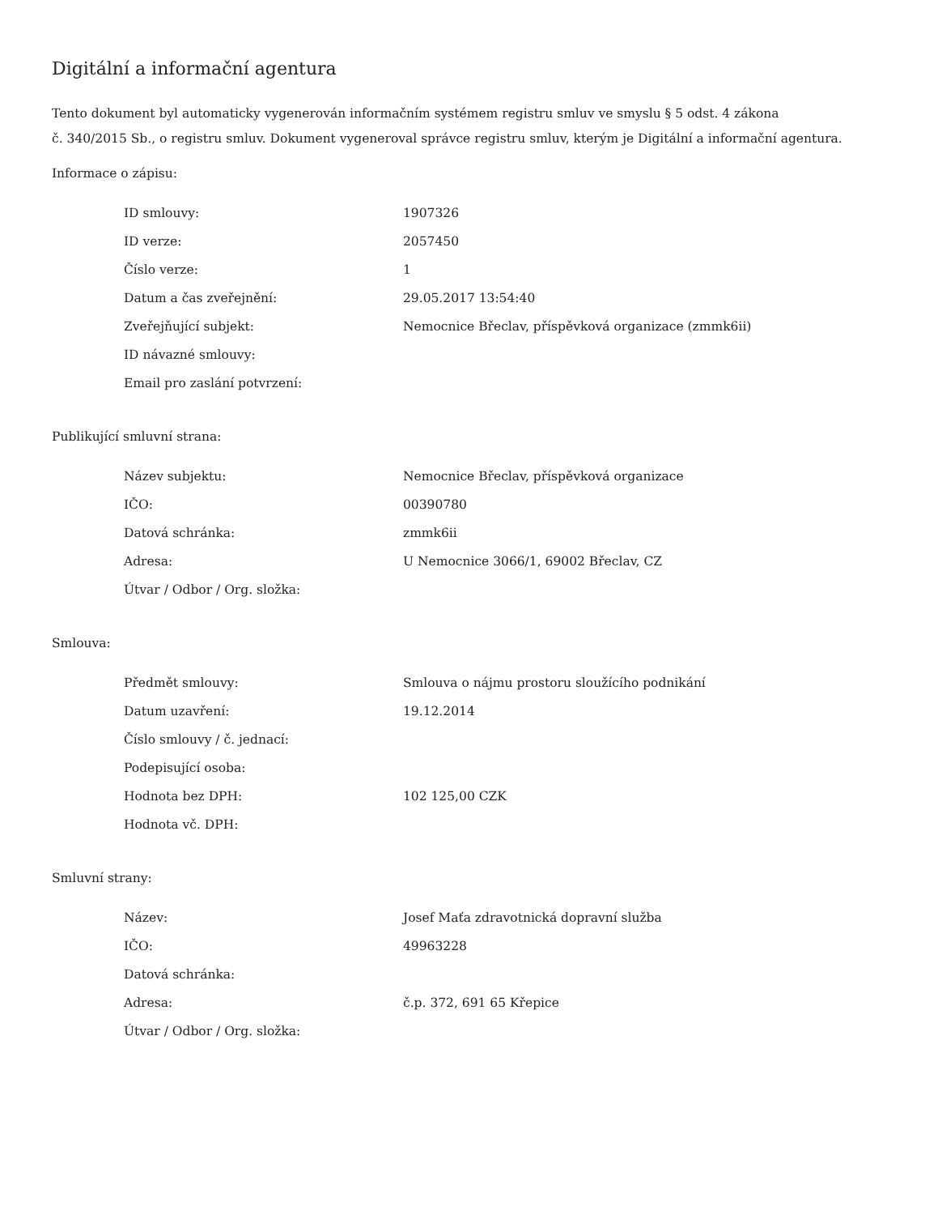Digitální a informační agentura
Tento dokument byl automaticky vygenerován informačním systémem registru smluv ve smyslu § 5 odst. 4 zákona
č. 340/2015 Sb., o registru smluv. Dokument vygeneroval správce registru smluv, kterým je Digitální a informační agentura.
Informace o zápisu:
| ID smlouvy: | 1907326 |
| ID verze: | 2057450 |
| Číslo verze: | 1 |
| Datum a čas zveřejnění: | 29.05.2017 13:54:40 |
| Zveřejňující subjekt: | Nemocnice Břeclav, příspěvková organizace (zmmk6ii) |
| ID návazné smlouvy: | |
| Email pro zaslání potvrzení: | |
Publikující smluvní strana:
| Název subjektu: | Nemocnice Břeclav, příspěvková organizace |
| IČO: | 00390780 |
| Datová schránka: | zmmk6ii |
| Adresa: | U Nemocnice 3066/1, 69002 Břeclav, CZ |
| Útvar / Odbor / Org. složka: | |
Smlouva:
| Předmět smlouvy: | Smlouva o nájmu prostoru sloužícího podnikání |
| Datum uzavření: | 19.12.2014 |
| Číslo smlouvy / č. jednací: | |
| Podepisující osoba: | |
| Hodnota bez DPH: | 102 125,00 CZK |
| Hodnota vč. DPH: | |
Smluvní strany:
| Název: | Josef Maťa zdravotnická dopravní služba |
| IČO: | 49963228 |
| Datová schránka: | |
| Adresa: | č.p. 372, 691 65 Křepice |
| Útvar / Odbor / Org. složka: | |